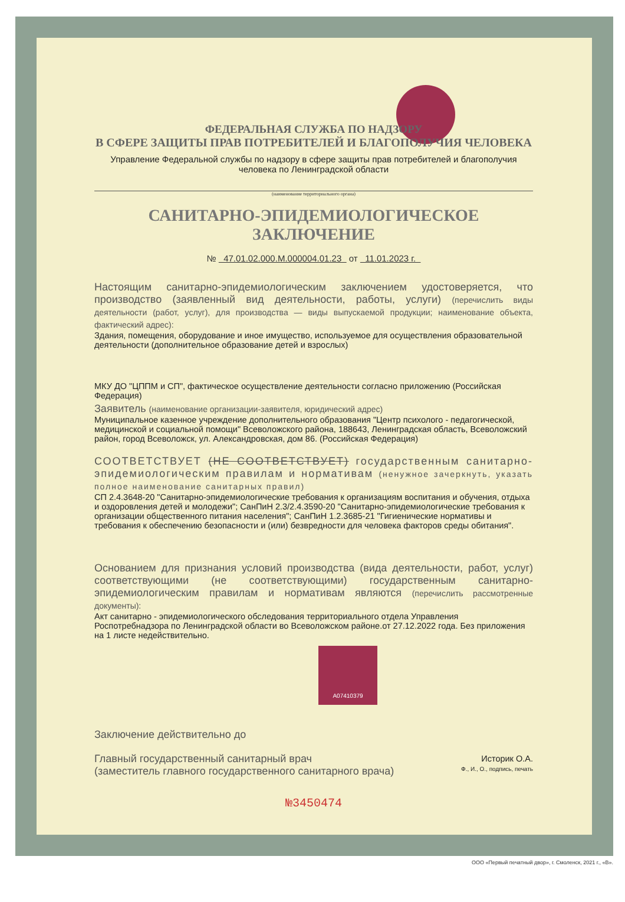ФЕДЕРАЛЬНАЯ СЛУЖБА ПО НАДЗОРУ
В СФЕРЕ ЗАЩИТЫ ПРАВ ПОТРЕБИТЕЛЕЙ И БЛАГОПОЛУЧИЯ ЧЕЛОВЕКА
Управление Федеральной службы по надзору в сфере защиты прав потребителей и благополучия человека по Ленинградской области
(наименование территориального органа)
САНИТАРНО-ЭПИДЕМИОЛОГИЧЕСКОЕ ЗАКЛЮЧЕНИЕ
№ 47.01.02.000.М.000004.01.23 от 11.01.2023 г.
Настоящим санитарно-эпидемиологическим заключением удостоверяется, что производство (заявленный вид деятельности, работы, услуги) (перечислить виды деятельности (работ, услуг), для производства — виды выпускаемой продукции; наименование объекта, фактический адрес):
Здания, помещения, оборудование и иное имущество, используемое для осуществления образовательной деятельности (дополнительное образование детей и взрослых)
МКУ ДО "ЦППМ и СП", фактическое осуществление деятельности согласно приложению (Российская Федерация)
Заявитель (наименование организации-заявителя, юридический адрес)
Муниципальное казенное учреждение дополнительного образования "Центр психолого - педагогической, медицинской и социальной помощи" Всеволожского района, 188643, Ленинградская область, Всеволожский район, город Всеволожск, ул. Александровская, дом 86. (Российская Федерация)
СООТВЕТСТВУЕТ (НЕ СООТВЕТСТВУЕТ) государственным санитарно-эпидемиологическим правилам и нормативам (ненужное зачеркнуть, указать полное наименование санитарных правил)
СП 2.4.3648-20 "Санитарно-эпидемиологические требования к организациям воспитания и обучения, отдыха и оздоровления детей и молодежи"; СанПиН 2.3/2.4.3590-20 "Санитарно-эпидемиологические требования к организации общественного питания населения"; СанПиН 1.2.3685-21 "Гигиенические нормативы и требования к обеспечению безопасности и (или) безвредности для человека факторов среды обитания".
Основанием для признания условий производства (вида деятельности, работ, услуг) соответствующими (не соответствующими) государственным санитарно-эпидемиологическим правилам и нормативам являются (перечислить рассмотренные документы):
Акт санитарно - эпидемиологического обследования территориального отдела Управления Роспотребнадзора по Ленинградской области во Всеволожском районе.от 27.12.2022 года. Без приложения на 1 листе недействительно.
А07410379
Заключение действительно до
Главный государственный санитарный врач
(заместитель главного государственного санитарного врача)
Историк О.А.
Ф., И., О., подпись, печать
№3450474
ООО «Первый печатный двор», г. Смоленск, 2021 г., «В».